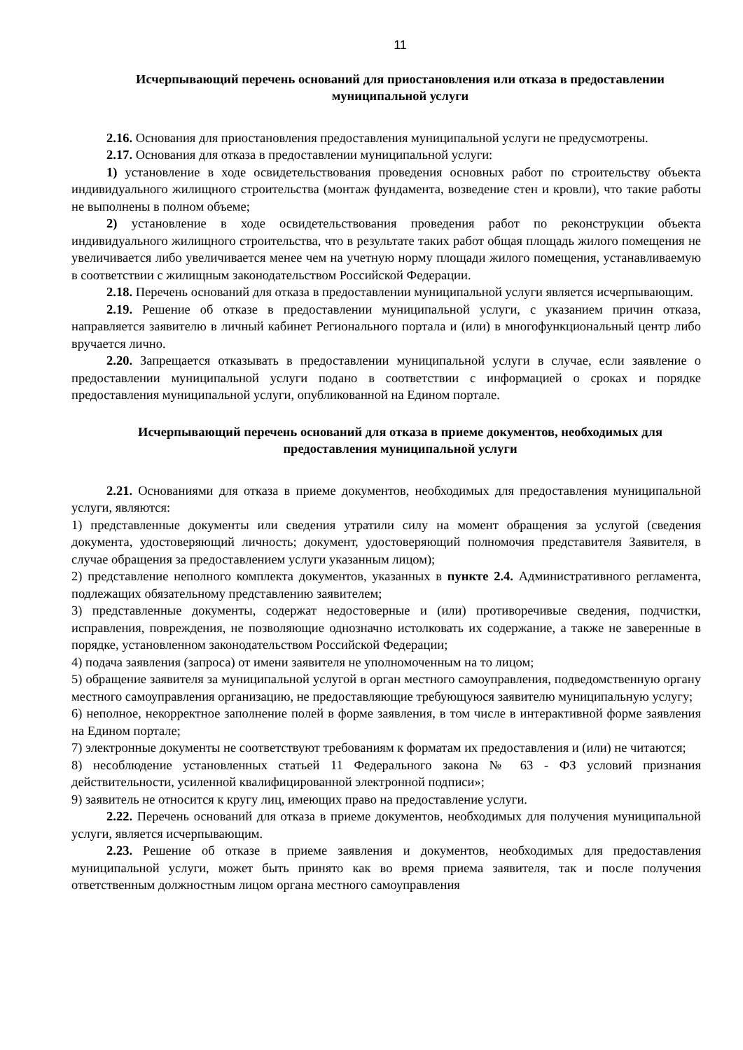11
Исчерпывающий перечень оснований для приостановления или отказа в предоставлении муниципальной услуги
2.16. Основания для приостановления предоставления муниципальной услуги не предусмотрены.
2.17. Основания для отказа в предоставлении муниципальной услуги:
1) установление в ходе освидетельствования проведения основных работ по строительству объекта индивидуального жилищного строительства (монтаж фундамента, возведение стен и кровли), что такие работы не выполнены в полном объеме;
2) установление в ходе освидетельствования проведения работ по реконструкции объекта индивидуального жилищного строительства, что в результате таких работ общая площадь жилого помещения не увеличивается либо увеличивается менее чем на учетную норму площади жилого помещения, устанавливаемую в соответствии с жилищным законодательством Российской Федерации.
2.18. Перечень оснований для отказа в предоставлении муниципальной услуги является исчерпывающим.
2.19. Решение об отказе в предоставлении муниципальной услуги, с указанием причин отказа, направляется заявителю в личный кабинет Регионального портала и (или) в многофункциональный центр либо вручается лично.
2.20. Запрещается отказывать в предоставлении муниципальной услуги в случае, если заявление о предоставлении муниципальной услуги подано в соответствии с информацией о сроках и порядке предоставления муниципальной услуги, опубликованной на Едином портале.
Исчерпывающий перечень оснований для отказа в приеме документов, необходимых для предоставления муниципальной услуги
2.21. Основаниями для отказа в приеме документов, необходимых для предоставления муниципальной услуги, являются:
1) представленные документы или сведения утратили силу на момент обращения за услугой (сведения документа, удостоверяющий личность; документ, удостоверяющий полномочия представителя Заявителя, в случае обращения за предоставлением услуги указанным лицом);
2) представление неполного комплекта документов, указанных в пункте 2.4. Административного регламента, подлежащих обязательному представлению заявителем;
3) представленные документы, содержат недостоверные и (или) противоречивые сведения, подчистки, исправления, повреждения, не позволяющие однозначно истолковать их содержание, а также не заверенные в порядке, установленном законодательством Российской Федерации;
4) подача заявления (запроса) от имени заявителя не уполномоченным на то лицом;
5) обращение заявителя за муниципальной услугой в орган местного самоуправления, подведомственную органу местного самоуправления организацию, не предоставляющие требующуюся заявителю муниципальную услугу;
6) неполное, некорректное заполнение полей в форме заявления, в том числе в интерактивной форме заявления на Едином портале;
7) электронные документы не соответствуют требованиям к форматам их предоставления и (или) не читаются;
8) несоблюдение установленных статьей 11 Федерального закона № 63 - ФЗ условий признания действительности, усиленной квалифицированной электронной подписи»;
9) заявитель не относится к кругу лиц, имеющих право на предоставление услуги.
2.22. Перечень оснований для отказа в приеме документов, необходимых для получения муниципальной услуги, является исчерпывающим.
2.23. Решение об отказе в приеме заявления и документов, необходимых для предоставления муниципальной услуги, может быть принято как во время приема заявителя, так и после получения ответственным должностным лицом органа местного самоуправления